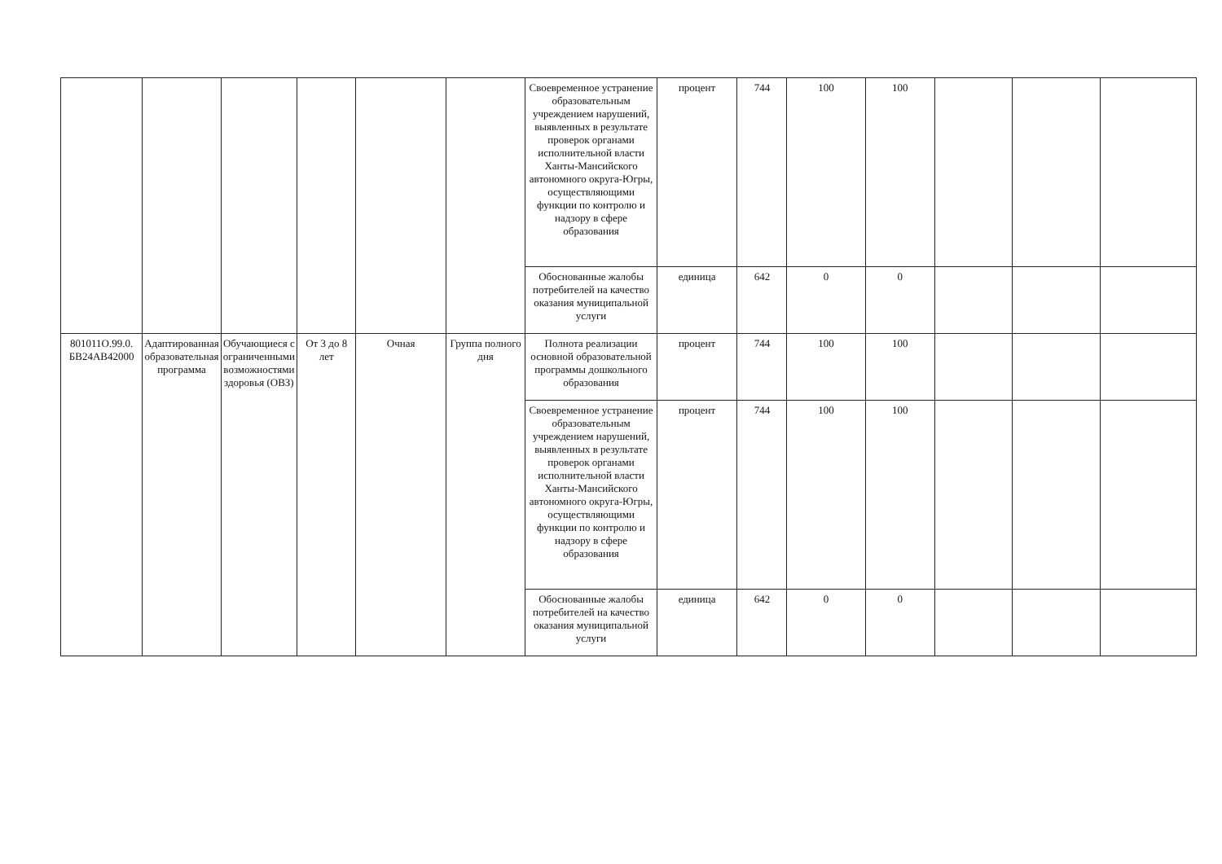| | | | | | | Своевременное устранение образовательным учреждением нарушений, выявленных в результате проверок органами исполнительной власти Ханты-Мансийского автономного округа-Югры, осуществляющими функции по контролю и надзору в сфере образования | процент | 744 | 100 | 100 | | | |
| | | | | | | Обоснованные жалобы потребителей на качество оказания муниципальной услуги | единица | 642 | 0 | 0 | | | |
| 801011О.99.0. БВ24АВ42000 | Адаптированная образовательная программа | Обучающиеся с ограниченными возможностями здоровья (ОВЗ) | От 3 до 8 лет | Очная | Группа полного дня | Полнота реализации основной образовательной программы дошкольного образования | процент | 744 | 100 | 100 | | | |
| | | | | | | Своевременное устранение образовательным учреждением нарушений, выявленных в результате проверок органами исполнительной власти Ханты-Мансийского автономного округа-Югры, осуществляющими функции по контролю и надзору в сфере образования | процент | 744 | 100 | 100 | | | |
| | | | | | | Обоснованные жалобы потребителей на качество оказания муниципальной услуги | единица | 642 | 0 | 0 | | | |